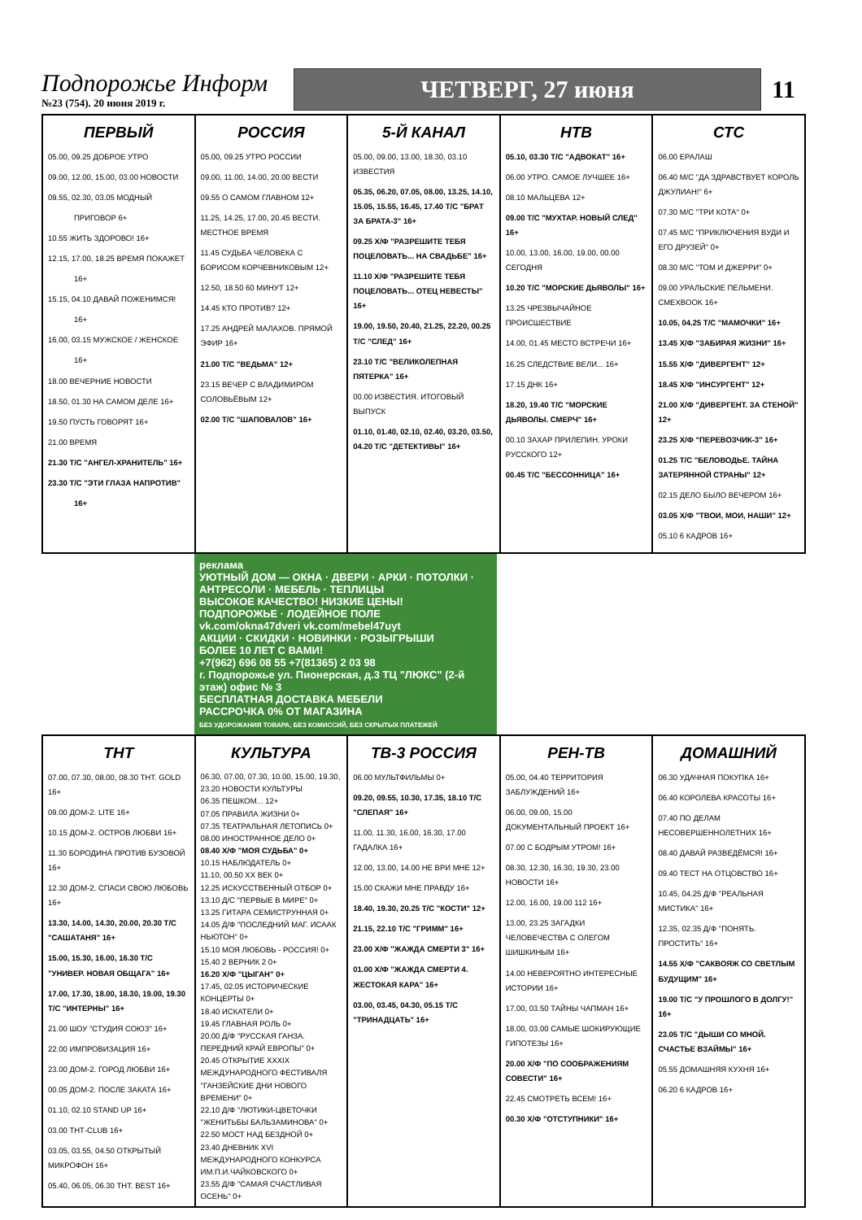Подпорожье Информ
№23 (754). 20 июня 2019 г.
ЧЕТВЕРГ, 27 июня
11
| ПЕРВЫЙ 05.00, 09.25 ДОБРОЕ УТРО 09.00, 12.00, 15.00, 03.00 НОВОСТИ 09.55, 02.30, 03.05 МОДНЫЙ ПРИГОВОР 6+ 10.55 ЖИТЬ ЗДОРОВО! 16+ 12.15, 17.00, 18.25 ВРЕМЯ ПОКАЖЕТ 16+ 15.15, 04.10 ДАВАЙ ПОЖЕНИМСЯ! 16+ 16.00, 03.15 МУЖСКОЕ / ЖЕНСКОЕ 16+ 18.00 ВЕЧЕРНИЕ НОВОСТИ 18.50, 01.30 НА САМОМ ДЕЛЕ 16+ 19.50 ПУСТЬ ГОВОРЯТ 16+ 21.00 ВРЕМЯ 21.30 Т/С "АНГЕЛ-ХРАНИТЕЛЬ" 16+ 23.30 Т/С "ЭТИ ГЛАЗА НАПРОТИВ" 16+ | РОССИЯ 05.00, 09.25 УТРО РОССИИ 09.00, 11.00, 14.00, 20.00 ВЕСТИ 09.55 О САМОМ ГЛАВНОМ 12+ 11.25, 14.25, 17.00, 20.45 ВЕСТИ. МЕСТНОЕ ВРЕМЯ 11.45 СУДЬБА ЧЕЛОВЕКА С БОРИСОМ КОРЧЕВНИКОВЫМ 12+ 12.50, 18.50 60 МИНУТ 12+ 14.45 КТО ПРОТИВ? 12+ 17.25 АНДРЕЙ МАЛАХОВ. ПРЯМОЙ ЭФИР 16+ 21.00 Т/С "ВЕДЬМА" 12+ 23.15 ВЕЧЕР С ВЛАДИМИРОМ СОЛОВЬЁВЫМ 12+ 02.00 Т/С "ШАПОВАЛОВ" 16+ | 5-Й КАНАЛ 05.00, 09.00, 13.00, 18.30, 03.10 ИЗВЕСТИЯ 05.35, 06.20, 07.05, 08.00, 13.25, 14.10, 15.05, 15.55, 16.45, 17.40 Т/С "БРАТ ЗА БРАТА-3" 16+ 09.25 Х/Ф "РАЗРЕШИТЕ ТЕБЯ ПОЦЕЛОВАТЬ... НА СВАДЬБЕ" 16+ 11.10 Х/Ф "РАЗРЕШИТЕ ТЕБЯ ПОЦЕЛОВАТЬ... ОТЕЦ НЕВЕСТЫ" 16+ 19.00, 19.50, 20.40, 21.25, 22.20, 00.25 Т/С "СЛЕД" 16+ 23.10 Т/С "ВЕЛИКОЛЕПНАЯ ПЯТЕРКА" 16+ 00.00 ИЗВЕСТИЯ. ИТОГОВЫЙ ВЫПУСК 01.10, 01.40, 02.10, 02.40, 03.20, 03.50, 04.20 Т/С "ДЕТЕКТИВЫ" 16+ | НТВ 05.10, 03.30 Т/С "АДВОКАТ" 16+ 06.00 УТРО. САМОЕ ЛУЧШЕЕ 16+ 08.10 МАЛЬЦЕВА 12+ 09.00 Т/С "МУХТАР. НОВЫЙ СЛЕД" 16+ 10.00, 13.00, 16.00, 19.00, 00.00 СЕГОДНЯ 10.20 Т/С "МОРСКИЕ ДЬЯВОЛЫ" 16+ 13.25 ЧРЕЗВЫЧАЙНОЕ ПРОИСШЕСТВИЕ 14.00, 01.45 МЕСТО ВСТРЕЧИ 16+ 16.25 СЛЕДСТВИЕ ВЕЛИ... 16+ 17.15 ДНК 16+ 18.20, 19.40 Т/С "МОРСКИЕ ДЬЯВОЛЫ. СМЕРЧ" 16+ 00.10 ЗАХАР ПРИЛЕПИН. УРОКИ РУССКОГО 12+ 00.45 Т/С "БЕССОННИЦА" 16+ | СТС 06.00 ЕРАЛАШ 06.40 М/С "ДА ЗДРАВСТВУЕТ КОРОЛЬ ДЖУЛИАН!" 6+ 07.30 М/С "ТРИ КОТА" 0+ 07.45 М/С "ПРИКЛЮЧЕНИЯ ВУДИ И ЕГО ДРУЗЕЙ" 0+ 08.30 М/С "ТОМ И ДЖЕРРИ" 0+ 09.00 УРАЛЬСКИЕ ПЕЛЬМЕНИ. СМЕХBOOK 16+ 10.05, 04.25 Т/С "МАМОЧКИ" 16+ 13.45 Х/Ф "ЗАБИРАЯ ЖИЗНИ" 16+ 15.55 Х/Ф "ДИВЕРГЕНТ" 12+ 18.45 Х/Ф "ИНСУРГЕНТ" 12+ 21.00 Х/Ф "ДИВЕРГЕНТ. ЗА СТЕНОЙ" 12+ 23.25 Х/Ф "ПЕРЕВОЗЧИК-3" 16+ 01.25 Т/С "БЕЛОВОДЬЕ. ТАЙНА ЗАТЕРЯННОЙ СТРАНЫ" 12+ 02.15 ДЕЛО БЫЛО ВЕЧЕРОМ 16+ 03.05 Х/Ф "ТВОИ, МОИ, НАШИ" 12+ 05.10 6 КАДРОВ 16+ |
| реклама УЮТНЫЙ ДОМ — ОКНА · ДВЕРИ · АРКИ · ПОТОЛКИ · АНТРЕСОЛИ · МЕБЕЛЬ · ТЕПЛИЦЫ ВЫСОКОЕ КАЧЕСТВО! НИЗКИЕ ЦЕНЫ! ПОДПОРОЖЬЕ · ЛОДЕЙНОЕ ПОЛЕ vk.com/okna47dveri vk.com/mebel47uyt АКЦИИ · СКИДКИ · НОВИНКИ · РОЗЫГРЫШИ БОЛЕЕ 10 ЛЕТ С ВАМИ! +7(962) 696 08 55 +7(81365) 2 03 98 г. Подпорожье ул. Пионерская, д.3 ТЦ "ЛЮКС" (2-й этаж) офис № 3 БЕСПЛАТНАЯ ДОСТАВКА МЕБЕЛИ РАССРОЧКА 0% ОТ МАГАЗИНА БЕЗ УДОРОЖАНИЯ ТОВАРА, БЕЗ КОМИССИЙ, БЕЗ СКРЫТЫХ ПЛАТЕЖЕЙ | | | | |
| ТНТ 07.00, 07.30, 08.00, 08.30 ТНТ. GOLD 16+ 09.00 ДОМ-2. LITE 16+ 10.15 ДОМ-2. ОСТРОВ ЛЮБВИ 16+ 11.30 БОРОДИНА ПРОТИВ БУЗОВОЙ 16+ 12.30 ДОМ-2. СПАСИ СВОЮ ЛЮБОВЬ 16+ 13.30, 14.00, 14.30, 20.00, 20.30 Т/С "САШАТАНЯ" 16+ 15.00, 15.30, 16.00, 16.30 Т/С "УНИВЕР. НОВАЯ ОБЩАГА" 16+ 17.00, 17.30, 18.00, 18.30, 19.00, 19.30 Т/С "ИНТЕРНЫ" 16+ 21.00 ШОУ "СТУДИЯ СОЮЗ" 16+ 22.00 ИМПРОВИЗАЦИЯ 16+ 23.00 ДОМ-2. ГОРОД ЛЮБВИ 16+ 00.05 ДОМ-2. ПОСЛЕ ЗАКАТА 16+ 01.10, 02.10 STAND UP 16+ 03.00 ТНТ-CLUB 16+ 03.05, 03.55, 04.50 ОТКРЫТЫЙ МИКРОФОН 16+ 05.40, 06.05, 06.30 ТНТ. BEST 16+ | КУЛЬТУРА 06.30, 07.00, 07.30, 10.00, 15.00, 19.30, 23.20 НОВОСТИ КУЛЬТУРЫ 06.35 ПЕШКОМ... 12+ 07.05 ПРАВИЛА ЖИЗНИ 0+ 07.35 ТЕАТРАЛЬНАЯ ЛЕТОПИСЬ 0+ 08.00 ИНОСТРАННОЕ ДЕЛО 0+ 08.40 Х/Ф "МОЯ СУДЬБА" 0+ 10.15 НАБЛЮДАТЕЛЬ 0+ 11.10, 00.50 XX ВЕК 0+ 12.25 ИСКУССТВЕННЫЙ ОТБОР 0+ 13.10 Д/С "ПЕРВЫЕ В МИРЕ" 0+ 13.25 ГИТАРА СЕМИСТРУННАЯ 0+ 14.05 Д/Ф "ПОСЛЕДНИЙ МАГ. ИСААК НЬЮТОН" 0+ 15.10 МОЯ ЛЮБОВЬ - РОССИЯ! 0+ 15.40 2 ВЕРНИК 2 0+ 16.20 Х/Ф "ЦЫГАН" 0+ 17.45, 02.05 ИСТОРИЧЕСКИЕ КОНЦЕРТЫ 0+ 18.40 ИСКАТЕЛИ 0+ 19.45 ГЛАВНАЯ РОЛЬ 0+ 20.00 Д/Ф "РУССКАЯ ГАНЗА. ПЕРЕДНИЙ КРАЙ ЕВРОПЫ" 0+ 20.45 ОТКРЫТИЕ XXXIX МЕЖДУНАРОДНОГО ФЕСТИВАЛЯ "ГАНЗЕЙСКИЕ ДНИ НОВОГО ВРЕМЕНИ" 0+ 22.10 Д/Ф "ЛЮТИКИ-ЦВЕТОЧКИ "ЖЕНИТЬБЫ БАЛЬЗАМИНОВА" 0+ 22.50 МОСТ НАД БЕЗДНОЙ 0+ 23.40 ДНЕВНИК XVI МЕЖДУНАРОДНОГО КОНКУРСА ИМ.П.И.ЧАЙКОВСКОГО 0+ 23.55 Д/Ф "САМАЯ СЧАСТЛИВАЯ ОСЕНЬ" 0+ | ТВ-3 РОССИЯ 06.00 МУЛЬТФИЛЬМЫ 0+ 09.20, 09.55, 10.30, 17.35, 18.10 Т/С "СЛЕПАЯ" 16+ 11.00, 11.30, 16.00, 16.30, 17.00 ГАДАЛКА 16+ 12.00, 13.00, 14.00 НЕ ВРИ МНЕ 12+ 15.00 СКАЖИ МНЕ ПРАВДУ 16+ 18.40, 19.30, 20.25 Т/С "КОСТИ" 12+ 21.15, 22.10 Т/С "ГРИММ" 16+ 23.00 Х/Ф "ЖАЖДА СМЕРТИ 3" 16+ 01.00 Х/Ф "ЖАЖДА СМЕРТИ 4. ЖЕСТОКАЯ КАРА" 16+ 03.00, 03.45, 04.30, 05.15 Т/С "ТРИНАДЦАТЬ" 16+ | РЕН-ТВ 05.00, 04.40 ТЕРРИТОРИЯ ЗАБЛУЖДЕНИЙ 16+ 06.00, 09.00, 15.00 ДОКУМЕНТАЛЬНЫЙ ПРОЕКТ 16+ 07.00 С БОДРЫМ УТРОМ! 16+ 08.30, 12.30, 16.30, 19.30, 23.00 НОВОСТИ 16+ 12.00, 16.00, 19.00 112 16+ 13.00, 23.25 ЗАГАДКИ ЧЕЛОВЕЧЕСТВА С ОЛЕГОМ ШИШКИНЫМ 16+ 14.00 НЕВЕРОЯТНО ИНТЕРЕСНЫЕ ИСТОРИИ 16+ 17.00, 03.50 ТАЙНЫ ЧАПМАН 16+ 18.00, 03.00 САМЫЕ ШОКИРУЮЩИЕ ГИПОТЕЗЫ 16+ 20.00 Х/Ф "ПО СООБРАЖЕНИЯМ СОВЕСТИ" 16+ 22.45 СМОТРЕТЬ ВСЕМ! 16+ 00.30 Х/Ф "ОТСТУПНИКИ" 16+ | ДОМАШНИЙ 06.30 УДАЧНАЯ ПОКУПКА 16+ 06.40 КОРОЛЕВА КРАСОТЫ 16+ 07.40 ПО ДЕЛАМ НЕСОВЕРШЕННОЛЕТНИХ 16+ 08.40 ДАВАЙ РАЗВЕДЁМСЯ! 16+ 09.40 ТЕСТ НА ОТЦОВСТВО 16+ 10.45, 04.25 Д/Ф "РЕАЛЬНАЯ МИСТИКА" 16+ 12.35, 02.35 Д/Ф "ПОНЯТЬ. ПРОСТИТЬ" 16+ 14.55 Х/Ф "САКВОЯЖ СО СВЕТЛЫМ БУДУЩИМ" 16+ 19.00 Т/С "У ПРОШЛОГО В ДОЛГУ!" 16+ 23.05 Т/С "ДЫШИ СО МНОЙ. СЧАСТЬЕ ВЗАЙМЫ" 16+ 05.55 ДОМАШНЯЯ КУХНЯ 16+ 06.20 6 КАДРОВ 16+ |